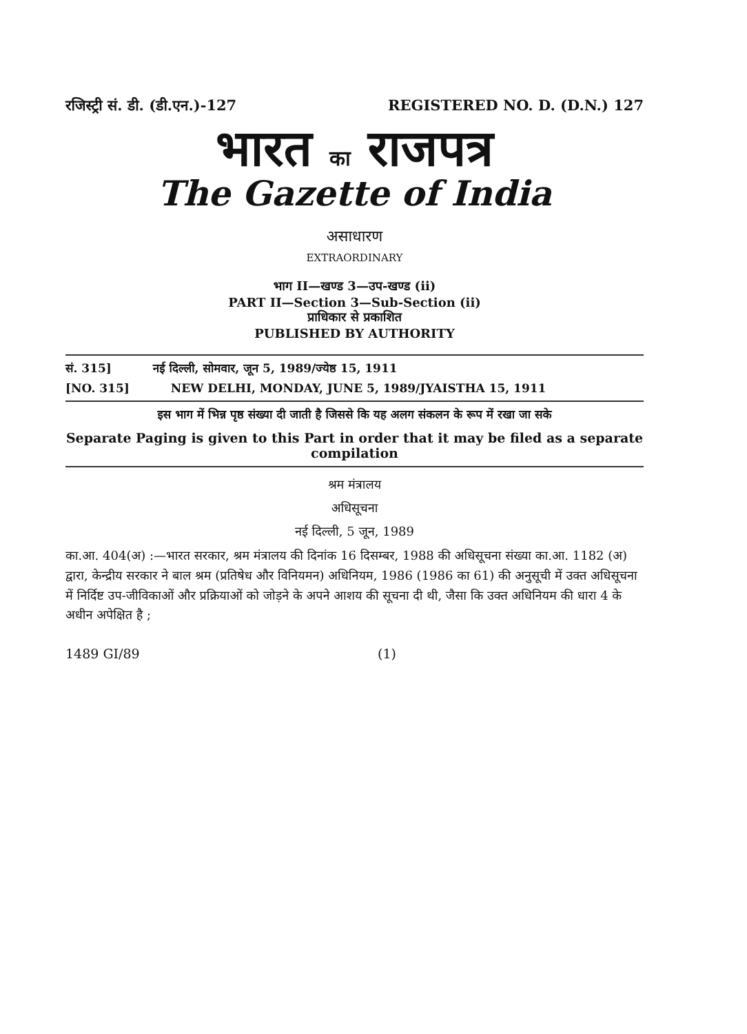रजिस्ट्री सं. डी. (डी.एन.)-127 REGISTERED NO. D. (D.N.) 127
भारत का राजपत्र
The Gazette of India
असाधारण
EXTRAORDINARY
भाग II—खण्ड 3—उप-खण्ड (ii)
PART II—Section 3—Sub-Section (ii)
प्राधिकार से प्रकाशित
PUBLISHED BY AUTHORITY
सं. 315] नई दिल्ली, सोमवार, जून 5, 1989/ज्येष्ठ 15, 1911
[NO. 315] NEW DELHI, MONDAY, JUNE 5, 1989/JYAISTHA 15, 1911
इस भाग में भिन्न पृष्ठ संख्या दी जाती है जिससे कि यह अलग संकलन के रूप में रखा जा सके
Separate Paging is given to this Part in order that it may be filed as a separate compilation
श्रम मंत्रालय
अधिसूचना
नई दिल्ली, 5 जून, 1989
का.आ. 404(अ) :—भारत सरकार, श्रम मंत्रालय की दिनांक 16 दिसम्बर, 1988 की अधिसूचना संख्या का.आ. 1182 (अ) द्वारा, केन्द्रीय सरकार ने बाल श्रम (प्रतिषेध और विनियमन) अधिनियम, 1986 (1986 का 61) की अनुसूची में उक्त अधिसूचना में निर्दिष्ट उप-जीविकाओं और प्रक्रियाओं को जोड़ने के अपने आशय की सूचना दी थी, जैसा कि उक्त अधिनियम की धारा 4 के अधीन अपेक्षित है ;
1489 GI/89 (1)